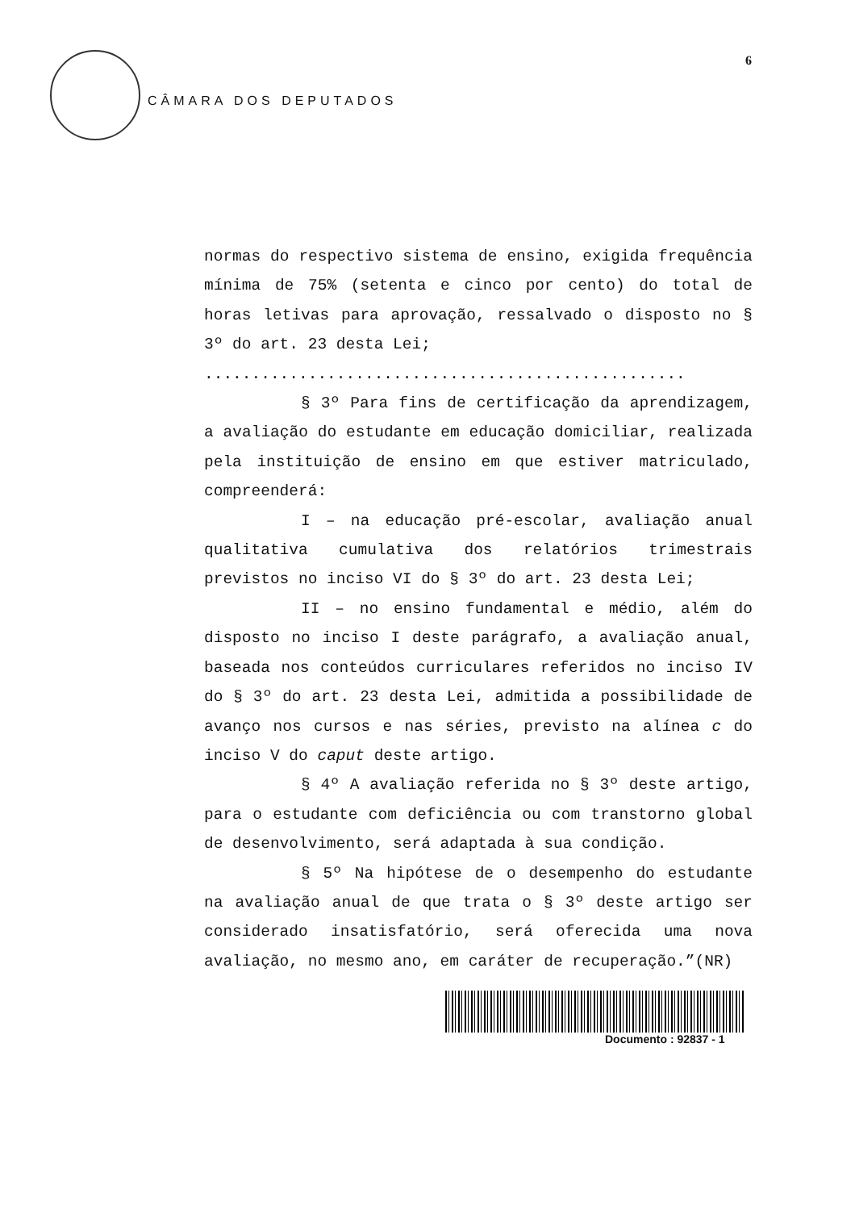CÂMARA DOS DEPUTADOS
6
normas do respectivo sistema de ensino, exigida frequência mínima de 75% (setenta e cinco por cento) do total de horas letivas para aprovação, ressalvado o disposto no § 3º do art. 23 desta Lei;
...................................................
§ 3º Para fins de certificação da aprendizagem, a avaliação do estudante em educação domiciliar, realizada pela instituição de ensino em que estiver matriculado, compreenderá:
I – na educação pré-escolar, avaliação anual qualitativa cumulativa dos relatórios trimestrais previstos no inciso VI do § 3º do art. 23 desta Lei;
II – no ensino fundamental e médio, além do disposto no inciso I deste parágrafo, a avaliação anual, baseada nos conteúdos curriculares referidos no inciso IV do § 3º do art. 23 desta Lei, admitida a possibilidade de avanço nos cursos e nas séries, previsto na alínea c do inciso V do caput deste artigo.
§ 4º A avaliação referida no § 3º deste artigo, para o estudante com deficiência ou com transtorno global de desenvolvimento, será adaptada à sua condição.
§ 5º Na hipótese de o desempenho do estudante na avaliação anual de que trata o § 3º deste artigo ser considerado insatisfatório, será oferecida uma nova avaliação, no mesmo ano, em caráter de recuperação.”(NR)
Documento : 92837 - 1